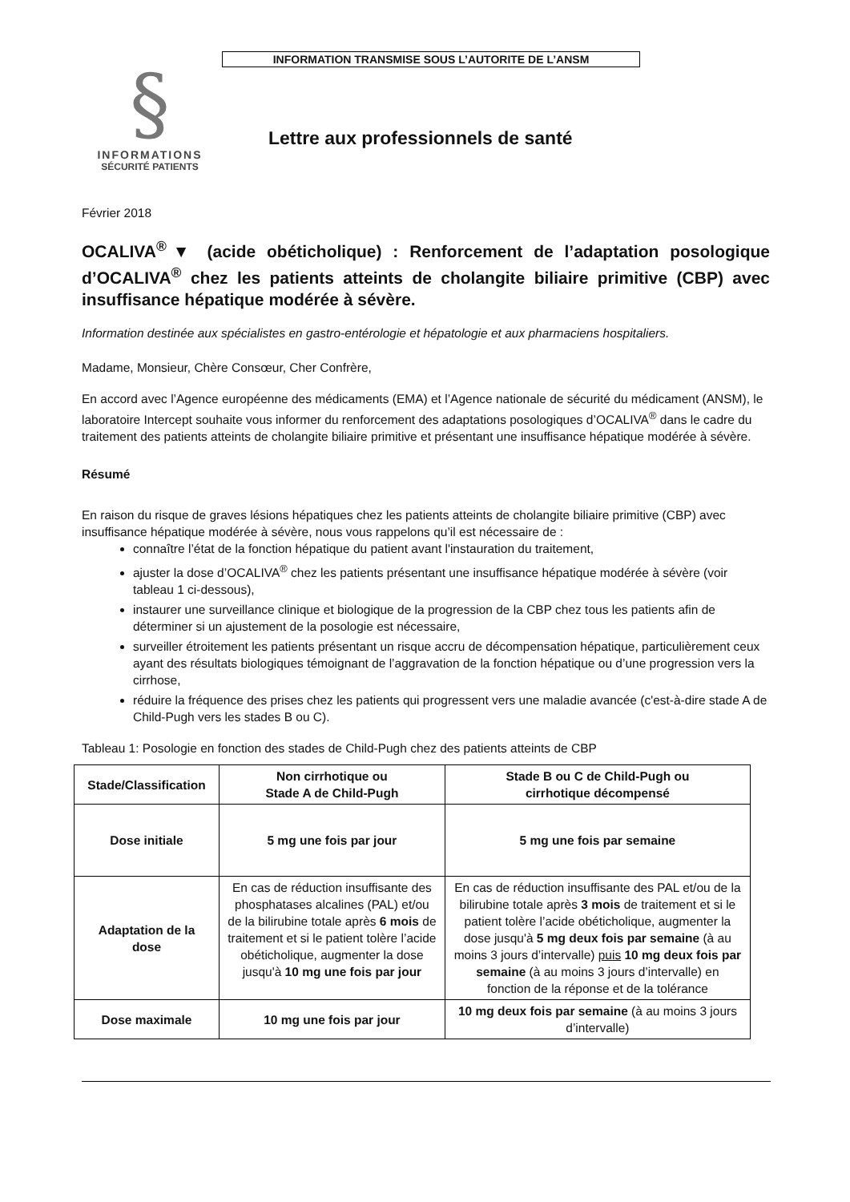§
INFORMATIONS
SÉCURITÉ PATIENTS
INFORMATION TRANSMISE SOUS L’AUTORITE DE L’ANSM
Lettre aux professionnels de santé
Février 2018
OCALIVA<sup>®</sup>▼ (acide obéticholique) : Renforcement de l’adaptation posologique d’OCALIVA<sup>®</sup> chez les patients atteints de cholangite biliaire primitive (CBP) avec insuffisance hépatique modérée à sévère.
Information destinée aux spécialistes en gastro-entérologie et hépatologie et aux pharmaciens hospitaliers.
Madame, Monsieur, Chère Consœur, Cher Confrère,
En accord avec l’Agence européenne des médicaments (EMA) et l’Agence nationale de sécurité du médicament (ANSM), le laboratoire Intercept souhaite vous informer du renforcement des adaptations posologiques d’OCALIVA<sup>®</sup> dans le cadre du traitement des patients atteints de cholangite biliaire primitive et présentant une insuffisance hépatique modérée à sévère.
Résumé
En raison du risque de graves lésions hépatiques chez les patients atteints de cholangite biliaire primitive (CBP) avec insuffisance hépatique modérée à sévère, nous vous rappelons qu’il est nécessaire de :
connaître l’état de la fonction hépatique du patient avant l'instauration du traitement,
ajuster la dose d’OCALIVA<sup>®</sup> chez les patients présentant une insuffisance hépatique modérée à sévère (voir tableau 1 ci-dessous),
instaurer une surveillance clinique et biologique de la progression de la CBP chez tous les patients afin de déterminer si un ajustement de la posologie est nécessaire,
surveiller étroitement les patients présentant un risque accru de décompensation hépatique, particulièrement ceux ayant des résultats biologiques témoignant de l’aggravation de la fonction hépatique ou d’une progression vers la cirrhose,
réduire la fréquence des prises chez les patients qui progressent vers une maladie avancée (c'est-à-dire stade A de Child-Pugh vers les stades B ou C).
Tableau 1: Posologie en fonction des stades de Child-Pugh chez des patients atteints de CBP
| Stade/Classification | Non cirrhotique ou Stade A de Child-Pugh | Stade B ou C de Child-Pugh ou cirrhotique décompensé |
| --- | --- | --- |
| Dose initiale | 5 mg une fois par jour | 5 mg une fois par semaine |
| Adaptation de la dose | En cas de réduction insuffisante des phosphatases alcalines (PAL) et/ou de la bilirubine totale après 6 mois de traitement et si le patient tolère l’acide obéticholique, augmenter la dose jusqu'à 10 mg une fois par jour | En cas de réduction insuffisante des PAL et/ou de la bilirubine totale après 3 mois de traitement et si le patient tolère l’acide obéticholique, augmenter la dose jusqu'à 5 mg deux fois par semaine (à au moins 3 jours d’intervalle) puis 10 mg deux fois par semaine (à au moins 3 jours d’intervalle) en fonction de la réponse et de la tolérance |
| Dose maximale | 10 mg une fois par jour | 10 mg deux fois par semaine (à au moins 3 jours d’intervalle) |